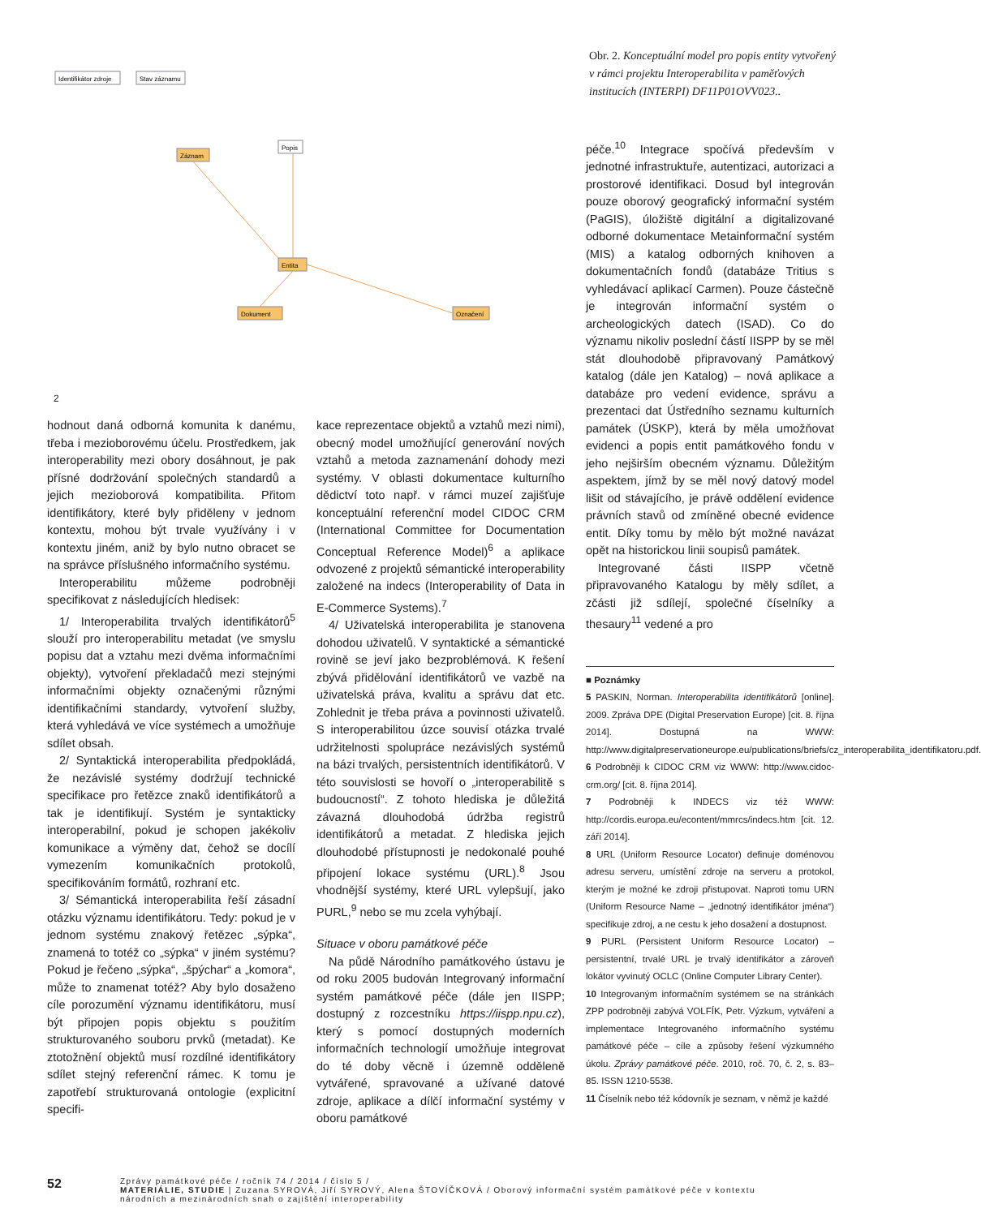Identifikátor zdroje
Stav záznamu
Záznam
Popis
Entita
Dokument
Označení
Obr. 2. Konceptuální model pro popis entity vytvořený v rámci projektu Interoperabilita v paměťových institucích (INTERPI) DF11P01OVV023..
2
hodnout daná odborná komunita k danému, třeba i mezioborovému účelu. Prostředkem, jak interoperability mezi obory dosáhnout, je pak přísné dodržování společných standardů a jejich mezioborová kompatibilita. Přitom identifikátory, které byly přiděleny v jednom kontextu, mohou být trvale využívány i v kontextu jiném, aniž by bylo nutno obracet se na správce příslušného informačního systému.
Interoperabilitu můžeme podrobněji specifikovat z následujících hledisek:
1/ Interoperabilita trvalých identifikátorů<sup>5</sup> slouží pro interoperabilitu metadat (ve smyslu popisu dat a vztahu mezi dvěma informačními objekty), vytvoření překladačů mezi stejnými informačními objekty označenými různými identifikačními standardy, vytvoření služby, která vyhledává ve více systémech a umožňuje sdílet obsah.
2/ Syntaktická interoperabilita předpokládá, že nezávislé systémy dodržují technické specifikace pro řetězce znaků identifikátorů a tak je identifikují. Systém je syntakticky interoperabilní, pokud je schopen jakékoliv komunikace a výměny dat, čehož se docílí vymezením komunikačních protokolů, specifikováním formátů, rozhraní etc.
3/ Sémantická interoperabilita řeší zásadní otázku významu identifikátoru. Tedy: pokud je v jednom systému znakový řetězec „sýpka“, znamená to totéž co „sýpka“ v jiném systému? Pokud je řečeno „sýpka“, „špýchar“ a „komora“, může to znamenat totéž? Aby bylo dosaženo cíle porozumění významu identifikátoru, musí být připojen popis objektu s použitím strukturovaného souboru prvků (metadat). Ke ztotožnění objektů musí rozdílné identifikátory sdílet stejný referenční rámec. K tomu je zapotřebí strukturovaná ontologie (explicitní specifi-
kace reprezentace objektů a vztahů mezi nimi), obecný model umožňující generování nových vztahů a metoda zaznamenání dohody mezi systémy. V oblasti dokumentace kulturního dědictví toto např. v rámci muzeí zajišťuje konceptuální referenční model CIDOC CRM (International Committee for Documentation Conceptual Reference Model)<sup>6</sup> a aplikace odvozené z projektů sémantické interoperability založené na indecs (Interoperability of Data in E-Commerce Systems).<sup>7</sup>
4/ Uživatelská interoperabilita je stanovena dohodou uživatelů. V syntaktické a sémantické rovině se jeví jako bezproblémová. K řešení zbývá přidělování identifikátorů ve vazbě na uživatelská práva, kvalitu a správu dat etc. Zohlednit je třeba práva a povinnosti uživatelů. S interoperabilitou úzce souvisí otázka trvalé udržitelnosti spolupráce nezávislých systémů na bázi trvalých, persistentních identifikátorů. V této souvislosti se hovoří o „interoperabilitě s budoucností“. Z tohoto hlediska je důležitá závazná dlouhodobá údržba registrů identifikátorů a metadat. Z hlediska jejich dlouhodobé přístupnosti je nedokonalé pouhé připojení lokace systému (URL).<sup>8</sup> Jsou vhodnější systémy, které URL vylepšují, jako PURL,<sup>9</sup> nebo se mu zcela vyhýbají.
Situace v oboru památkové péče
Na půdě Národního památkového ústavu je od roku 2005 budován Integrovaný informační systém památkové péče (dále jen IISPP; dostupný z rozcestníku https://iispp.npu.cz), který s pomocí dostupných moderních informačních technologií umožňuje integrovat do té doby věcně i územně odděleně vytvářené, spravované a užívané datové zdroje, aplikace a dílčí informační systémy v oboru památkové
péče.<sup>10</sup> Integrace spočívá především v jednotné infrastruktuře, autentizaci, autorizaci a prostorové identifikaci. Dosud byl integrován pouze oborový geografický informační systém (PaGIS), úložiště digitální a digitalizované odborné dokumentace Metainformační systém (MIS) a katalog odborných knihoven a dokumentačních fondů (databáze Tritius s vyhledávací aplikací Carmen). Pouze částečně je integrován informační systém o archeologických datech (ISAD). Co do významu nikoliv poslední částí IISPP by se měl stát dlouhodobě připravovaný Památkový katalog (dále jen Katalog) – nová aplikace a databáze pro vedení evidence, správu a prezentaci dat Ústředního seznamu kulturních památek (ÚSKP), která by měla umožňovat evidenci a popis entit památkového fondu v jeho nejširším obecném významu. Důležitým aspektem, jímž by se měl nový datový model lišit od stávajícího, je právě oddělení evidence právních stavů od zmíněné obecné evidence entit. Díky tomu by mělo být možné navázat opět na historickou linii soupisů památek.
Integrované části IISPP včetně připravovaného Katalogu by měly sdílet, a zčásti již sdílejí, společné číselníky a thesaury<sup>11</sup> vedené a pro
■ Poznámky
5 PASKIN, Norman. Interoperabilita identifikátorů [online]. 2009. Zpráva DPE (Digital Preservation Europe) [cit. 8. října 2014]. Dostupná na WWW: http://www.digitalpreservationeurope.eu/publications/briefs/cz_interoperabilita_identifikatoru.pdf.
6 Podrobněji k CIDOC CRM viz WWW: http://www.cidoc-crm.org/ [cit. 8. října 2014].
7 Podrobněji k INDECS viz též WWW: http://cordis.europa.eu/econtent/mmrcs/indecs.htm [cit. 12. září 2014].
8 URL (Uniform Resource Locator) definuje doménovou adresu serveru, umístění zdroje na serveru a protokol, kterým je možné ke zdroji přistupovat. Naproti tomu URN (Uniform Resource Name – „jednotný identifikátor jména“) specifikuje zdroj, a ne cestu k jeho dosažení a dostupnost.
9 PURL (Persistent Uniform Resource Locator) – persistentní, trvalé URL je trvalý identifikátor a zároveň lokátor vyvinutý OCLC (Online Computer Library Center).
10 Integrovaným informačním systémem se na stránkách ZPP podrobněji zabývá VOLFÍK, Petr. Výzkum, vytváření a implementace Integrovaného informačního systému památkové péče – cíle a způsoby řešení výzkumného úkolu. Zprávy památkové péče. 2010, roč. 70, č. 2, s. 83–85. ISSN 1210-5538.
11 Číselník nebo též kódovník je seznam, v němž je každé
52
Zprávy památkové péče / ročník 74 / 2014 / číslo 5 /
MATERIÁLIE, STUDIE | Zuzana SYROVÁ, Jiří SYROVÝ, Alena ŠTOVÍČKOVÁ / Oborový informační systém památkové péče v kontextu
národních a mezinárodních snah o zajištění interoperability